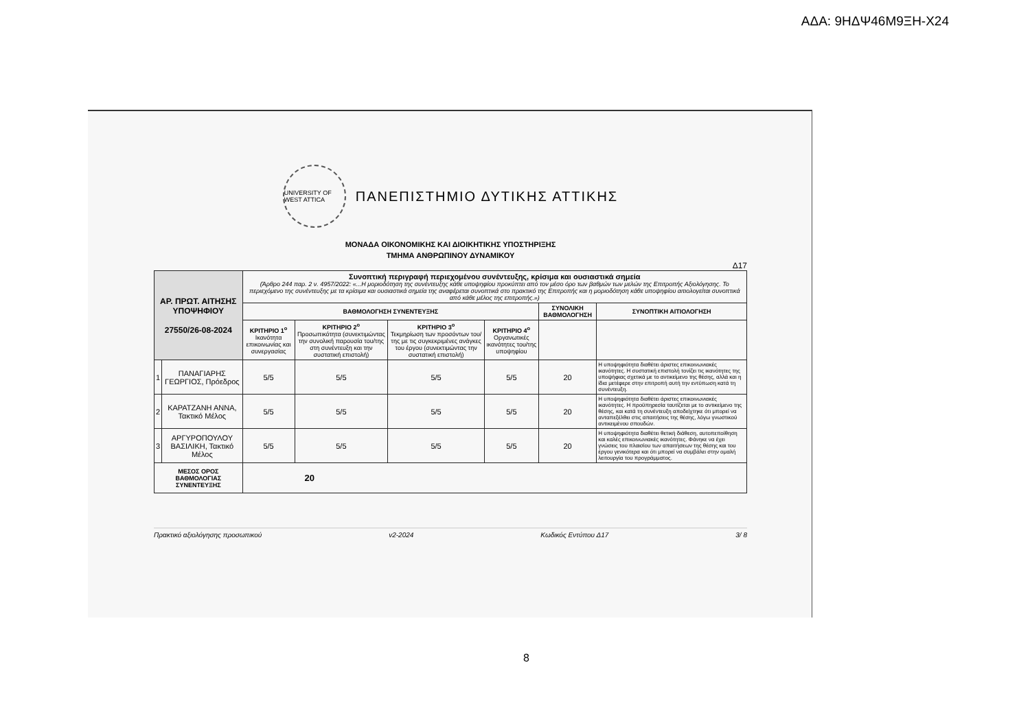ΑΔΑ: 9ΗΔΨ46Μ9ΞΗ-Χ24
UNIVERSITY OF WEST ATTICA
ΠΑΝΕΠΙΣΤΗΜΙΟ ΔΥΤΙΚΗΣ ΑΤΤΙΚΗΣ
ΜΟΝΑΔΑ ΟΙΚΟΝΟΜΙΚΗΣ ΚΑΙ ΔΙΟΙΚΗΤΙΚΗΣ ΥΠΟΣΤΗΡΙΞΗΣ
ΤΜΗΜΑ ΑΝΘΡΩΠΙΝΟΥ ΔΥΝΑΜΙΚΟΥ
Δ17
| ΑΡ. ΠΡΩΤ. ΑΙΤΗΣΗΣ ΥΠΟΨΗΦΙΟΥ 27550/26-08-2024 | | Συνοπτική περιγραφή περιεχομένου συνέντευξης, κρίσιμα και ουσιαστικά σημεία (Άρθρο 244 παρ. 2 ν. 4957/2022: «...Η μοριοδότηση της συνέντευξης κάθε υποψηφίου προκύπτει από τον μέσο όρο των βαθμών των μελών της Επιτροπής Αξιολόγησης. Το περιεχόμενο της συνέντευξης με τα κρίσιμα και ουσιαστικά σημεία της αναφέρεται συνοπτικά στο πρακτικό της Επιτροπής και η μοριοδότηση κάθε υποψηφίου αιτιολογείται συνοπτικά από κάθε μέλος της επιτροπής.») | | | | | |
| | | ΒΑΘΜΟΛΟΓΗΣΗ ΣΥΝΕΝΤΕΥΞΗΣ | | | | ΣΥΝΟΛΙΚΗ ΒΑΘΜΟΛΟΓΗΣΗ | ΣΥΝΟΠΤΙΚΗ ΑΙΤΙΟΛΟΓΗΣΗ |
| | | ΚΡΙΤΗΡΙΟ 1<sup>ο</sup> Ικανότητα επικοινωνίας και συνεργασίας | ΚΡΙΤΗΡΙΟ 2<sup>ο</sup> Προσωπικότητα (συνεκτιμώντας την συνολική παρουσία του/της στη συνέντευξη και την συστατική επιστολή) | ΚΡΙΤΗΡΙΟ 3<sup>ο</sup> Τεκμηρίωση των προσόντων του/της με τις συγκεκριμένες ανάγκες του έργου (συνεκτιμώντας την συστατική επιστολή) | ΚΡΙΤΗΡΙΟ 4<sup>ο</sup> Οργανωτικές ικανότητες του/της υποψηφίου | | |
| 1 | ΠΑΝΑΓΙΑΡΗΣ ΓΕΩΡΓΙΟΣ, Πρόεδρος | 5/5 | 5/5 | 5/5 | 5/5 | 20 | Η υποψηφιότητα διαθέτει άριστες επικοινωνιακές ικανότητες. Η συστατική επιστολή τονίζει τις ικανότητες της υποψήφιας σχετικά με το αντικείμενο της θέσης, αλλά και η ίδια μετέφερε στην επιτροπή αυτή την εντύπωση κατά τη συνέντευξη. |
| 2 | ΚΑΡΑΤΖΑΝΗ ΑΝΝΑ, Τακτικό Μέλος | 5/5 | 5/5 | 5/5 | 5/5 | 20 | Η υποψηφιότητα διαθέτει άριστες επικοινωνιακές ικανότητες. Η προϋπηρεσία ταυτίζεται με το αντικείμενο της θέσης, και κατά τη συνέντευξη αποδείχτηκε ότι μπορεί να ανταπεξέλθει στις απαιτήσεις της θέσης, λόγω γνωστικού αντικειμένου σπουδών. |
| 3 | ΑΡΓΥΡΟΠΟΥΛΟΥ ΒΑΣΙΛΙΚΗ, Τακτικό Μέλος | 5/5 | 5/5 | 5/5 | 5/5 | 20 | Η υποψηφιότητα διαθέτει θετική διάθεση, αυτοπεποίθηση και καλές επικοινωνιακές ικανότητες. Φάνηκε να έχει γνώσεις του πλαισίου των απαιτήσεων της θέσης και του έργου γενικότερα και ότι μπορεί να συμβάλει στην ομαλή λειτουργία του προγράμματος. |
| ΜΕΣΟΣ ΟΡΟΣ ΒΑΘΜΟΛΟΓΙΑΣ ΣΥΝΕΝΤΕΥΞΗΣ | | 20 | | | | | |
Πρακτικό αξιολόγησης προσωπικού v2-2024 Κωδικός Εντύπου Δ17 3/ 8
8